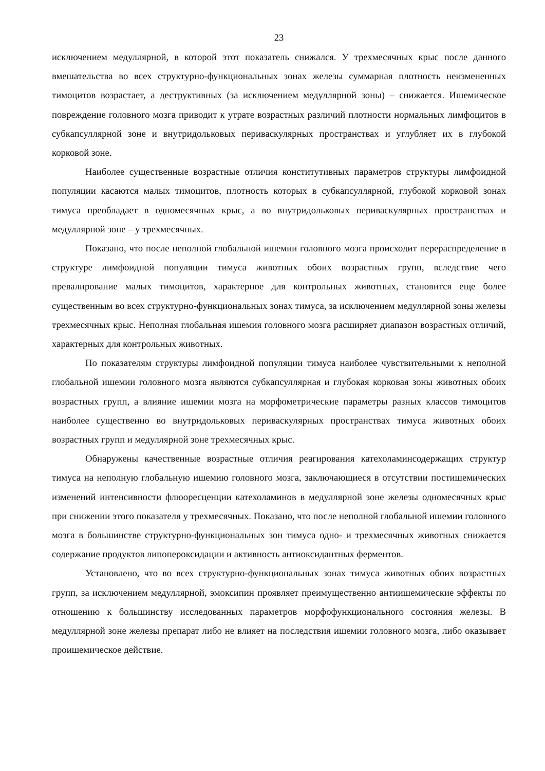23
исключением медуллярной, в которой этот показатель снижался. У трехмесячных крыс после данного вмешательства во всех структурно-функциональных зонах железы суммарная плотность неизмененных тимоцитов возрастает, а деструктивных (за исключением медуллярной зоны) – снижается. Ишемическое повреждение головного мозга приводит к утрате возрастных различий плотности нормальных лимфоцитов в субкапсуллярной зоне и внутридольковых периваскулярных пространствах и углубляет их в глубокой корковой зоне.
Наиболее существенные возрастные отличия конститутивных параметров структуры лимфоидной популяции касаются малых тимоцитов, плотность которых в субкапсуллярной, глубокой корковой зонах тимуса преобладает в одномесячных крыс, а во внутридольковых периваскулярных пространствах и медуллярной зоне – у трехмесячных.
Показано, что после неполной глобальной ишемии головного мозга происходит перераспределение в структуре лимфоидной популяции тимуса животных обоих возрастных групп, вследствие чего превалирование малых тимоцитов, характерное для контрольных животных, становится еще более существенным во всех структурно-функциональных зонах тимуса, за исключением медуллярной зоны железы трехмесячных крыс. Неполная глобальная ишемия головного мозга расширяет диапазон возрастных отличий, характерных для контрольных животных.
По показателям структуры лимфоидной популяции тимуса наиболее чувствительными к неполной глобальной ишемии головного мозга являются субкапсуллярная и глубокая корковая зоны животных обоих возрастных групп, а влияние ишемии мозга на морфометрические параметры разных классов тимоцитов наиболее существенно во внутридольковых периваскулярных пространствах тимуса животных обоих возрастных групп и медуллярной зоне трехмесячных крыс.
Обнаружены качественные возрастные отличия реагирования катехоламинсодержащих структур тимуса на неполную глобальную ишемию головного мозга, заключающиеся в отсутствии постишемических изменений интенсивности флюоресценции катехоламинов в медуллярной зоне железы одномесячных крыс при снижении этого показателя у трехмесячных. Показано, что после неполной глобальной ишемии головного мозга в большинстве структурно-функциональных зон тимуса одно- и трехмесячных животных снижается содержание продуктов липопероксидации и активность антиоксидантных ферментов.
Установлено, что во всех структурно-функциональных зонах тимуса животных обоих возрастных групп, за исключением медуллярной, эмоксипин проявляет преимущественно антиишемические эффекты по отношению к большинству исследованных параметров морфофункционального состояния железы. В медуллярной зоне железы препарат либо не влияет на последствия ишемии головного мозга, либо оказывает проишемическое действие.